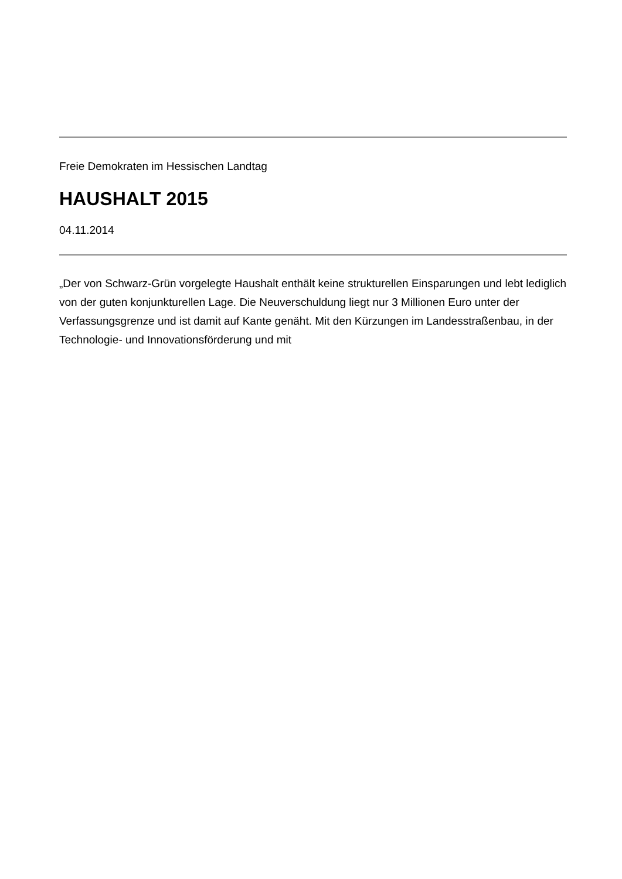Freie Demokraten im Hessischen Landtag
HAUSHALT 2015
04.11.2014
„Der von Schwarz-Grün vorgelegte Haushalt enthält keine strukturellen Einsparungen und lebt lediglich von der guten konjunkturellen Lage. Die Neuverschuldung liegt nur 3 Millionen Euro unter der Verfassungsgrenze und ist damit auf Kante genäht. Mit den Kürzungen im Landesstraßenbau, in der Technologie- und Innovationsförderung und mit